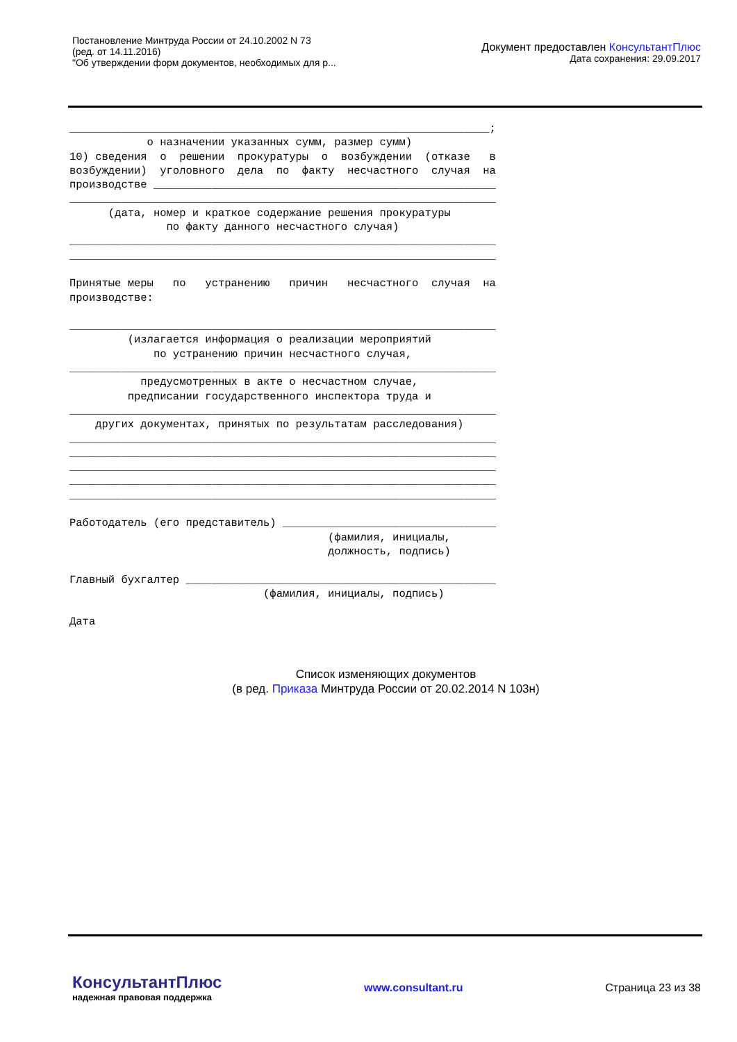Постановление Минтруда России от 24.10.2002 N 73
(ред. от 14.11.2016)
"Об утверждении форм документов, необходимых для р...
Документ предоставлен КонсультантПлюс
Дата сохранения: 29.09.2017
_________________________________________________________________; о назначении указанных сумм, размер сумм) 10) сведения о решении прокуратуры о возбуждении (отказе в возбуждении) уголовного дела по факту несчастного случая на производстве _____________________________________________________ __________________________________________________________________ (дата, номер и краткое содержание решения прокуратуры по факту данного несчастного случая) __________________________________________________________________ __________________________________________________________________ Принятые меры по устранению причин несчастного случая на производстве: __________________________________________________________________ (излагается информация о реализации мероприятий по устранению причин несчастного случая, __________________________________________________________________ предусмотренных в акте о несчастном случае, предписании государственного инспектора труда и __________________________________________________________________ других документах, принятых по результатам расследования) __________________________________________________________________ __________________________________________________________________ __________________________________________________________________ __________________________________________________________________ __________________________________________________________________ Работодатель (его представитель) _________________________________ (фамилия, инициалы, должность, подпись) Главный бухгалтер ________________________________________________ (фамилия, инициалы, подпись) Дата
Список изменяющих документов
(в ред. Приказа Минтруда России от 20.02.2014 N 103н)
КонсультантПлюс
надежная правовая поддержка
www.consultant.ru Страница 23 из 38